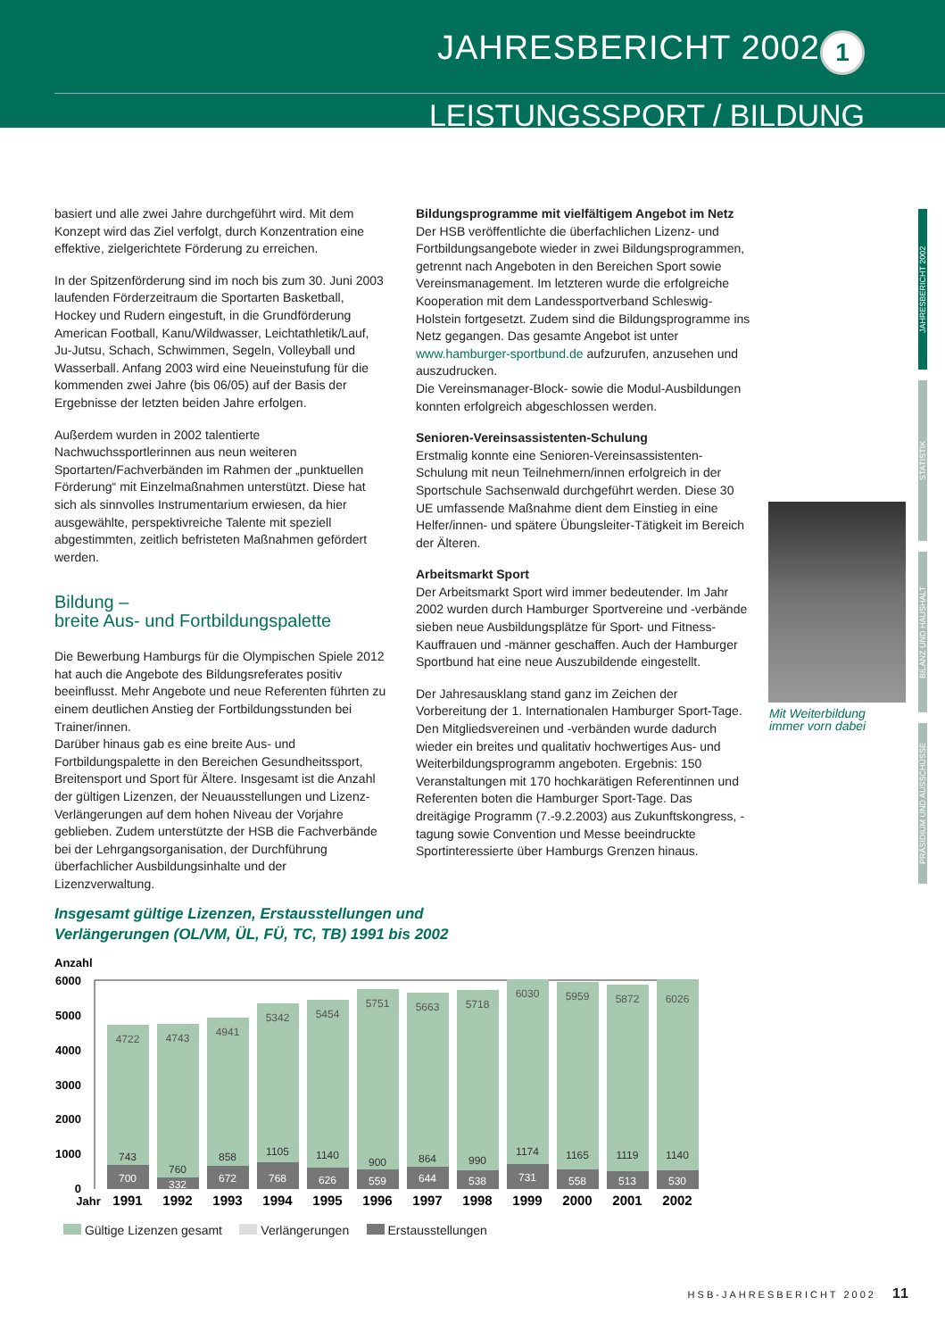JAHRESBERICHT 2002 1
LEISTUNGSSPORT / BILDUNG
basiert und alle zwei Jahre durchgeführt wird. Mit dem Konzept wird das Ziel verfolgt, durch Konzentration eine effektive, zielgerichtete Förderung zu erreichen.
In der Spitzenförderung sind im noch bis zum 30. Juni 2003 laufenden Förderzeitraum die Sportarten Basketball, Hockey und Rudern eingestuft, in die Grundförderung American Football, Kanu/Wildwasser, Leichtathletik/Lauf, Ju-Jutsu, Schach, Schwimmen, Segeln, Volleyball und Wasserball. Anfang 2003 wird eine Neueinstufung für die kommenden zwei Jahre (bis 06/05) auf der Basis der Ergebnisse der letzten beiden Jahre erfolgen.
Außerdem wurden in 2002 talentierte Nachwuchssportlerinnen aus neun weiteren Sportarten/Fachverbänden im Rahmen der „punktuellen Förderung“ mit Einzelmaßnahmen unterstützt. Diese hat sich als sinnvolles Instrumentarium erwiesen, da hier ausgewählte, perspektivreiche Talente mit speziell abgestimmten, zeitlich befristeten Maßnahmen gefördert werden.
Bildung –
breite Aus- und Fortbildungspalette
Die Bewerbung Hamburgs für die Olympischen Spiele 2012 hat auch die Angebote des Bildungsreferates positiv beeinflusst. Mehr Angebote und neue Referenten führten zu einem deutlichen Anstieg der Fortbildungsstunden bei Trainer/innen.
Darüber hinaus gab es eine breite Aus- und Fortbildungspalette in den Bereichen Gesundheitssport, Breitensport und Sport für Ältere. Insgesamt ist die Anzahl der gültigen Lizenzen, der Neuausstellungen und Lizenz-Verlängerungen auf dem hohen Niveau der Vorjahre geblieben. Zudem unterstützte der HSB die Fachverbände bei der Lehrgangsorganisation, der Durchführung überfachlicher Ausbildungsinhalte und der Lizenzverwaltung.
Bildungsprogramme mit vielfältigem Angebot im Netz
Der HSB veröffentlichte die überfachlichen Lizenz- und Fortbildungsangebote wieder in zwei Bildungsprogrammen, getrennt nach Angeboten in den Bereichen Sport sowie Vereinsmanagement. Im letzteren wurde die erfolgreiche Kooperation mit dem Landessportverband Schleswig-Holstein fortgesetzt. Zudem sind die Bildungsprogramme ins Netz gegangen. Das gesamte Angebot ist unter www.hamburger-sportbund.de aufzurufen, anzusehen und auszudrucken.
Die Vereinsmanager-Block- sowie die Modul-Ausbildungen konnten erfolgreich abgeschlossen werden.
Senioren-Vereinsassistenten-Schulung
Erstmalig konnte eine Senioren-Vereinsassistenten-Schulung mit neun Teilnehmern/innen erfolgreich in der Sportschule Sachsenwald durchgeführt werden. Diese 30 UE umfassende Maßnahme dient dem Einstieg in eine Helfer/innen- und spätere Übungsleiter-Tätigkeit im Bereich der Älteren.
Arbeitsmarkt Sport
Der Arbeitsmarkt Sport wird immer bedeutender. Im Jahr 2002 wurden durch Hamburger Sportvereine und -verbände sieben neue Ausbildungsplätze für Sport- und Fitness-Kauffrauen und -männer geschaffen. Auch der Hamburger Sportbund hat eine neue Auszubildende eingestellt.
Der Jahresausklang stand ganz im Zeichen der Vorbereitung der 1. Internationalen Hamburger Sport-Tage. Den Mitgliedsvereinen und -verbänden wurde dadurch wieder ein breites und qualitativ hochwertiges Aus- und Weiterbildungsprogramm angeboten. Ergebnis: 150 Veranstaltungen mit 170 hochkarätigen Referentinnen und Referenten boten die Hamburger Sport-Tage. Das dreitägige Programm (7.-9.2.2003) aus Zukunftskongress, -tagung sowie Convention und Messe beeindruckte Sportinteressierte über Hamburgs Grenzen hinaus.
Mit Weiterbildung
immer vorn dabei
JAHRESBERICHT 2002
STATISTIK
BILANZ UND HAUSHALT
PRÄSIDIUM UND AUSSCHÜSSE
Insgesamt gültige Lizenzen, Erstausstellungen und
Verlängerungen (OL/VM, ÜL, FÜ, TC, TB) 1991 bis 2002
Anzahl
6000
5000
4000
3000
2000
1000
0
4722
4743
4941
5342
5454
5751
5663
5718
6030
5959
5872
6026
743
760
858
1105
1140
900
864
990
1174
1165
1119
1140
700
332
672
768
626
559
644
538
731
558
513
530
Jahr
1991
1992
1993
1994
1995
1996
1997
1998
1999
2000
2001
2002
Gültige Lizenzen gesamt Verlängerungen Erstausstellungen
HSB-JAHRESBERICHT 2002 11